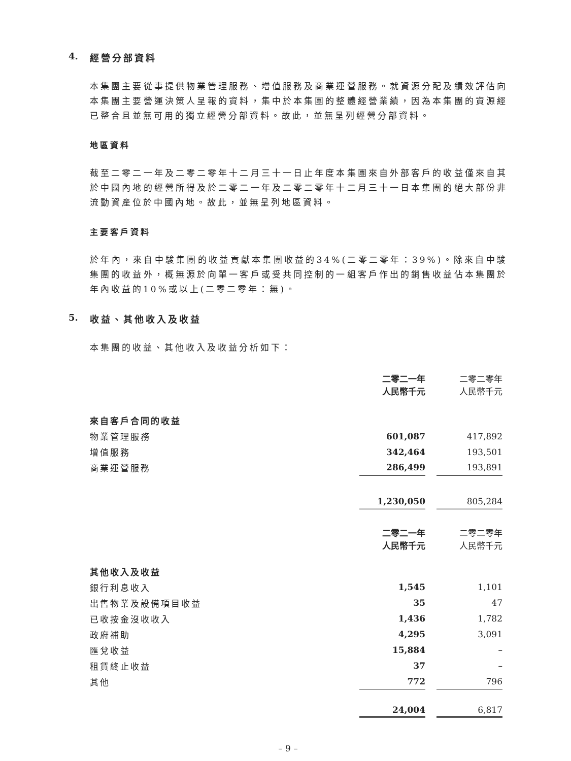4. 經營分部資料
本集團主要從事提供物業管理服務、增值服務及商業運營服務。就資源分配及績效評估向本集團主要營運決策人呈報的資料，集中於本集團的整體經營業績，因為本集團的資源經已整合且並無可用的獨立經營分部資料。故此，並無呈列經營分部資料。
地區資料
截至二零二一年及二零二零年十二月三十一日止年度本集團來自外部客戶的收益僅來自其於中國內地的經營所得及於二零二一年及二零二零年十二月三十一日本集團的絕大部份非流動資產位於中國內地。故此，並無呈列地區資料。
主要客戶資料
於年內，來自中駿集團的收益貢獻本集團收益的34%(二零二零年：39%)。除來自中駿集團的收益外，概無源於向單一客戶或受共同控制的一組客戶作出的銷售收益佔本集團於年內收益的10%或以上(二零二零年：無)。
5. 收益、其他收入及收益
本集團的收益、其他收入及收益分析如下：
| | 二零二一年 人民幣千元 | | 二零二零年 人民幣千元 |
| 來自客戶合同的收益 | | | |
| 物業管理服務 | 601,087 | | 417,892 |
| 增值服務 | 342,464 | | 193,501 |
| 商業運營服務 | 286,499 | | 193,891 |
| | 1,230,050 | | 805,284 |
| | 二零二一年 人民幣千元 | | 二零二零年 人民幣千元 |
| 其他收入及收益 | | | |
| 銀行利息收入 | 1,545 | | 1,101 |
| 出售物業及設備項目收益 | 35 | | 47 |
| 已收按金沒收收入 | 1,436 | | 1,782 |
| 政府補助 | 4,295 | | 3,091 |
| 匯兌收益 | 15,884 | | – |
| 租賃終止收益 | 37 | | – |
| 其他 | 772 | | 796 |
| | 24,004 | | 6,817 |
– 9 –